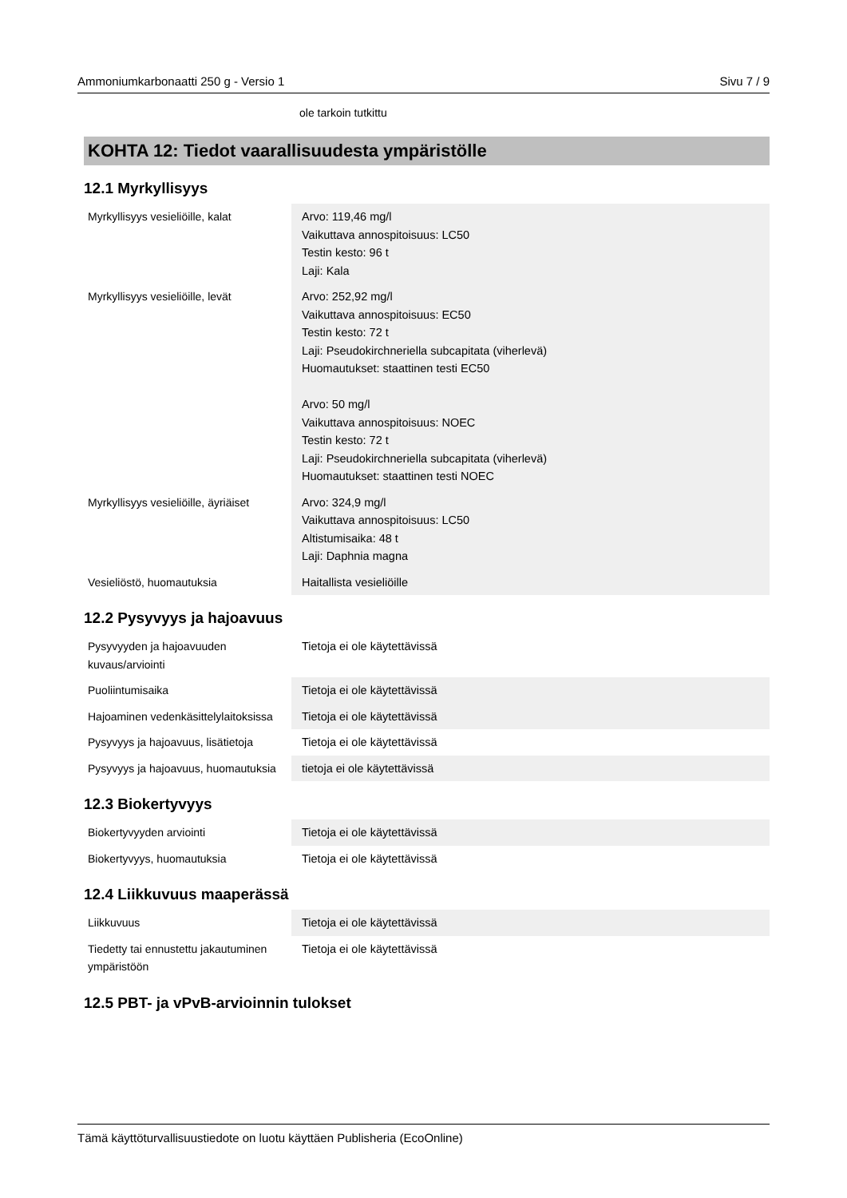Ammoniumkarbonaatti 250 g - Versio 1 Sivu 7 / 9
ole tarkoin tutkittu
KOHTA 12: Tiedot vaarallisuudesta ympäristölle
12.1 Myrkyllisyys
| Myrkyllisyys vesieliöille, kalat | Arvo: 119,46 mg/l Vaikuttava annospitoisuus: LC50 Testin kesto: 96 t Laji: Kala |
| Myrkyllisyys vesieliöille, levät | Arvo: 252,92 mg/l Vaikuttava annospitoisuus: EC50 Testin kesto: 72 t Laji: Pseudokirchneriella subcapitata (viherlevä) Huomautukset: staattinen testi EC50 Arvo: 50 mg/l Vaikuttava annospitoisuus: NOEC Testin kesto: 72 t Laji: Pseudokirchneriella subcapitata (viherlevä) Huomautukset: staattinen testi NOEC |
| Myrkyllisyys vesieliöille, äyriäiset | Arvo: 324,9 mg/l Vaikuttava annospitoisuus: LC50 Altistumisaika: 48 t Laji: Daphnia magna |
| Vesieliöstö, huomautuksia | Haitallista vesieliöille |
12.2 Pysyvyys ja hajoavuus
| Pysyvyyden ja hajoavuuden kuvaus/arviointi | Tietoja ei ole käytettävissä |
| Puoliintumisaika | Tietoja ei ole käytettävissä |
| Hajoaminen vedenkäsittelylaitoksissa | Tietoja ei ole käytettävissä |
| Pysyvyys ja hajoavuus, lisätietoja | Tietoja ei ole käytettävissä |
| Pysyvyys ja hajoavuus, huomautuksia | tietoja ei ole käytettävissä |
12.3 Biokertyvyys
| Biokertyvyyden arviointi | Tietoja ei ole käytettävissä |
| Biokertyvyys, huomautuksia | Tietoja ei ole käytettävissä |
12.4 Liikkuvuus maaperässä
| Liikkuvuus | Tietoja ei ole käytettävissä |
| Tiedetty tai ennustettu jakautuminen ympäristöön | Tietoja ei ole käytettävissä |
12.5 PBT- ja vPvB-arvioinnin tulokset
Tämä käyttöturvallisuustiedote on luotu käyttäen Publisheria (EcoOnline)